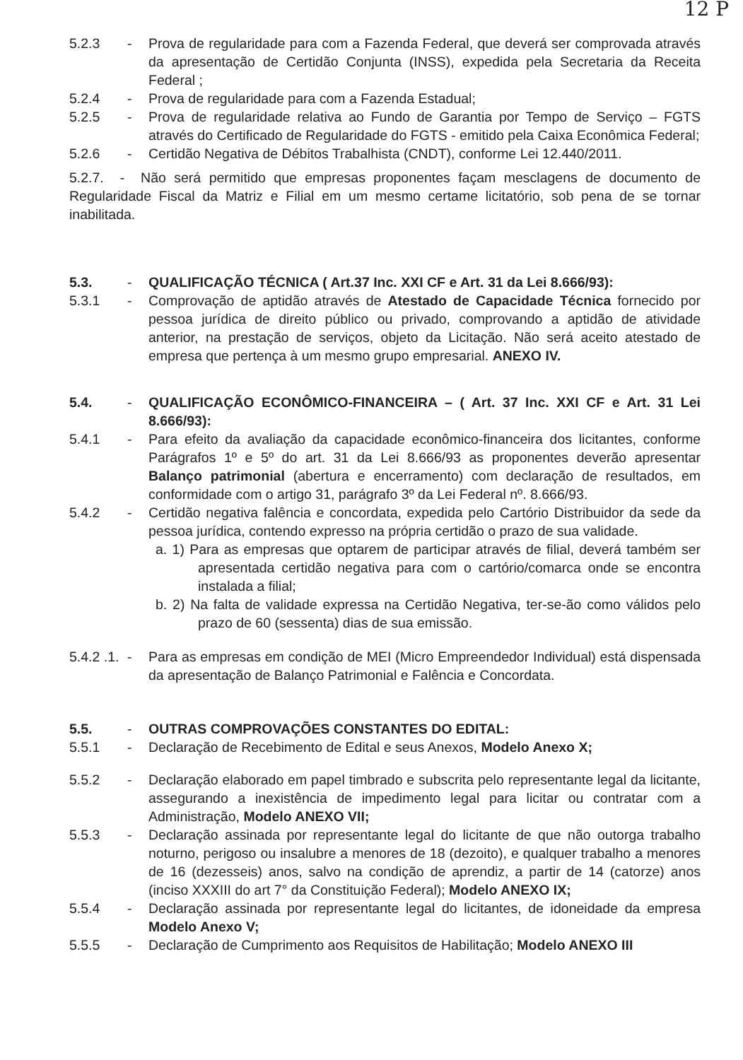12 P
5.2.3 - Prova de regularidade para com a Fazenda Federal, que deverá ser comprovada através da apresentação de Certidão Conjunta (INSS), expedida pela Secretaria da Receita Federal ;
5.2.4 - Prova de regularidade para com a Fazenda Estadual;
5.2.5 - Prova de regularidade relativa ao Fundo de Garantia por Tempo de Serviço – FGTS através do Certificado de Regularidade do FGTS - emitido pela Caixa Econômica Federal;
5.2.6 - Certidão Negativa de Débitos Trabalhista (CNDT), conforme Lei 12.440/2011.
5.2.7. - Não será permitido que empresas proponentes façam mesclagens de documento de Regularidade Fiscal da Matriz e Filial em um mesmo certame licitatório, sob pena de se tornar inabilitada.
5.3. - QUALIFICAÇÃO TÉCNICA ( Art.37 Inc. XXI CF e Art. 31 da Lei 8.666/93):
5.3.1 - Comprovação de aptidão através de Atestado de Capacidade Técnica fornecido por pessoa jurídica de direito público ou privado, comprovando a aptidão de atividade anterior, na prestação de serviços, objeto da Licitação. Não será aceito atestado de empresa que pertença à um mesmo grupo empresarial. ANEXO IV.
5.4. - QUALIFICAÇÃO ECONÔMICO-FINANCEIRA – ( Art. 37 Inc. XXI CF e Art. 31 Lei 8.666/93):
5.4.1 - Para efeito da avaliação da capacidade econômico-financeira dos licitantes, conforme Parágrafos 1º e 5º do art. 31 da Lei 8.666/93 as proponentes deverão apresentar Balanço patrimonial (abertura e encerramento) com declaração de resultados, em conformidade com o artigo 31, parágrafo 3º da Lei Federal nº. 8.666/93.
5.4.2 - Certidão negativa falência e concordata, expedida pelo Cartório Distribuidor da sede da pessoa jurídica, contendo expresso na própria certidão o prazo de sua validade.
a. 1) Para as empresas que optarem de participar através de filial, deverá também ser apresentada certidão negativa para com o cartório/comarca onde se encontra instalada a filial;
b. 2) Na falta de validade expressa na Certidão Negativa, ter-se-ão como válidos pelo prazo de 60 (sessenta) dias de sua emissão.
5.4.2 .1.
- Para as empresas em condição de MEI (Micro Empreendedor Individual) está dispensada da apresentação de Balanço Patrimonial e Falência e Concordata.
5.5. - OUTRAS COMPROVAÇÕES CONSTANTES DO EDITAL:
5.5.1 - Declaração de Recebimento de Edital e seus Anexos, Modelo Anexo X;
5.5.2 - Declaração elaborado em papel timbrado e subscrita pelo representante legal da licitante, assegurando a inexistência de impedimento legal para licitar ou contratar com a Administração, Modelo ANEXO VII;
5.5.3 - Declaração assinada por representante legal do licitante de que não outorga trabalho noturno, perigoso ou insalubre a menores de 18 (dezoito), e qualquer trabalho a menores de 16 (dezesseis) anos, salvo na condição de aprendiz, a partir de 14 (catorze) anos (inciso XXXIII do art 7° da Constituição Federal); Modelo ANEXO IX;
5.5.4 - Declaração assinada por representante legal do licitantes, de idoneidade da empresa Modelo Anexo V;
5.5.5 - Declaração de Cumprimento aos Requisitos de Habilitação; Modelo ANEXO III